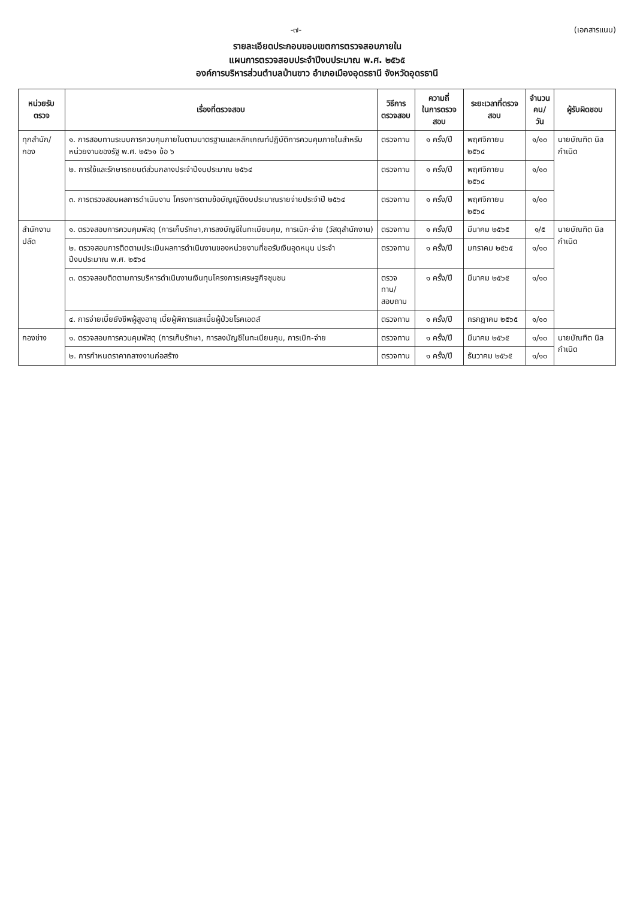-๗- (เอกสารแนบ)
รายละเอียดประกอบขอบเขตการตรวจสอบภายใน
แผนการตรวจสอบประจำปีงบประมาณ พ.ศ. ๒๕๖๕
องค์การบริหารส่วนตำบลบ้านขาว อำเภอเมืองอุดรธานี จังหวัดอุดรธานี
| หน่วยรับตรวจ | เรื่องที่ตรวจสอบ | วิธีการ ตรวจสอบ | ความถี่ ในการตรวจสอบ | ระยะเวลาที่ตรวจสอบ | จำนวน คน/วัน | ผู้รับผิดชอบ |
| --- | --- | --- | --- | --- | --- | --- |
| ทุกสำนัก/กอง | ๑. การสอบทานระบบการควบคุมภายในตามมาตรฐานและหลักเกณฑ์ปฏิบัติการควบคุมภายในสำหรับหน่วยงานของรัฐ พ.ศ. ๒๕๖๑ ข้อ ๖ | ตรวจทาน | ๑ ครั้ง/ปี | พฤศจิกายน ๒๕๖๔ | ๑/๑๐ | นายบัณฑิต นิลกำเนิด |
| | ๒. การใช้และรักษารถยนต์ส่วนกลางประจำปีงบประมาณ ๒๕๖๔ | ตรวจทาน | ๑ ครั้ง/ปี | พฤศจิกายน ๒๕๖๔ | ๑/๑๐ | |
| | ๓. การตรวจสอบผลการดำเนินงาน โครงการตามข้อบัญญัติงบประมาณรายจ่ายประจำปี ๒๕๖๔ | ตรวจทาน | ๑ ครั้ง/ปี | พฤศจิกายน ๒๕๖๔ | ๑/๑๐ | |
| สำนักงานปลัด | ๑. ตรวจสอบการควบคุมพัสดุ (การเก็บรักษา,การลงบัญชีในทะเบียนคุม, การเบิก-จ่าย (วัสดุสำนักงาน) | ตรวจทาน | ๑ ครั้ง/ปี | มีนาคม ๒๕๖๕ | ๑/๕ | นายบัณฑิต นิลกำเนิด |
| | ๒. ตรวจสอบการติดตามประเมินผลการดำเนินงานของหน่วยงานที่ขอรับเงินอุดหนุน ประจำปีงบประมาณ พ.ศ. ๒๕๖๔ | ตรวจทาน | ๑ ครั้ง/ปี | มกราคม ๒๕๖๕ | ๑/๑๐ | |
| | ๓. ตรวจสอบติดตามการบริหารดำเนินงานเงินทุนโครงการเศรษฐกิจชุมชน | ตรวจทาน/ สอบถาม | ๑ ครั้ง/ปี | มีนาคม ๒๕๖๕ | ๑/๑๐ | |
| | ๔. การจ่ายเบี้ยยังชีพผู้สูงอายุ เบี้ยผู้พิการและเบี้ยผู้ป่วยโรคเอดส์ | ตรวจทาน | ๑ ครั้ง/ปี | กรกฎาคม ๒๕๖๕ | ๑/๑๐ | |
| กองช่าง | ๑. ตรวจสอบการควบคุมพัสดุ (การเก็บรักษา, การลงบัญชีในทะเบียนคุม, การเบิก-จ่าย | ตรวจทาน | ๑ ครั้ง/ปี | มีนาคม ๒๕๖๕ | ๑/๑๐ | นายบัณฑิต นิลกำเนิด |
| | ๒. การกำหนดราคากลางงานก่อสร้าง | ตรวจทาน | ๑ ครั้ง/ปี | ธันวาคม ๒๕๖๕ | ๑/๑๐ | |